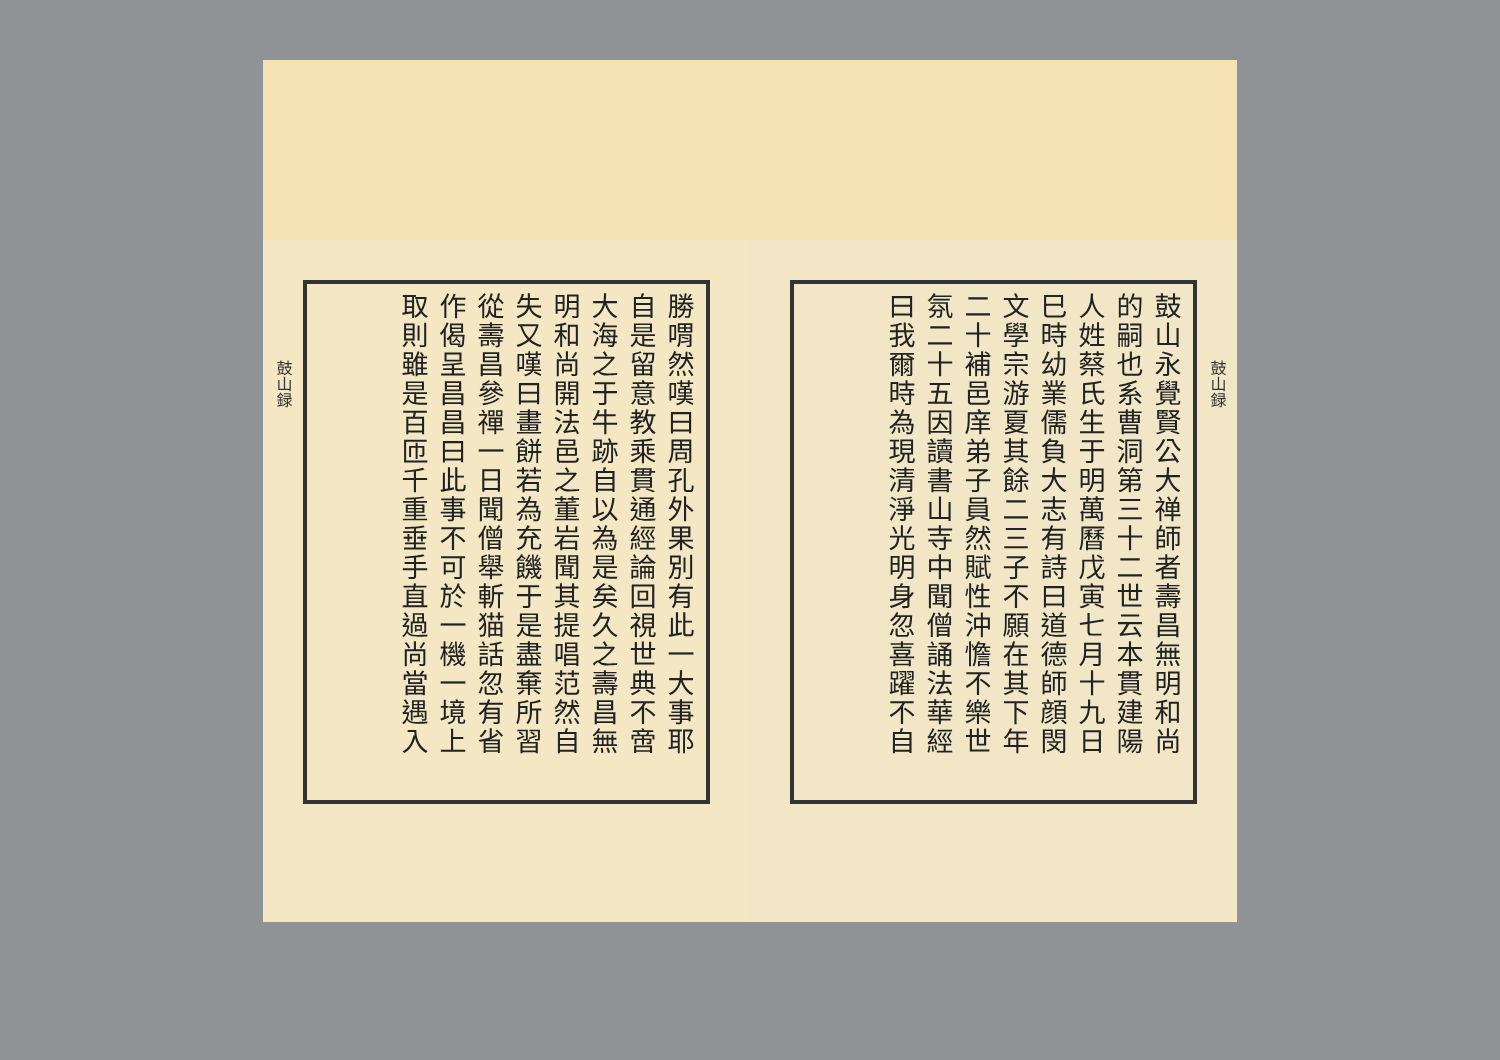勝喟然嘆曰周孔外果別有此一大事耶
自是留意教乘貫通經論回視世典不啻
大海之于牛跡自以為是矣久之壽昌無
明和尚開法邑之董岩聞其提唱范然自
失又嘆曰畫餅若為充饑于是盡棄所習
從壽昌參禪一日聞僧舉斬猫話忽有省
作偈呈昌昌曰此事不可於一機一境上
取則雖是百匝千重垂手直過尚當遇入
鼓山録
鼓山永覺賢公大禅師者壽昌無明和尚
的嗣也系曹洞第三十二世云本貫建陽
人姓蔡氏生于明萬曆戊寅七月十九日
巳時幼業儒負大志有詩曰道德師顔閔
文學宗游夏其餘二三子不願在其下年
二十補邑庠弟子員然賦性沖憺不樂世
氛二十五因讀書山寺中聞僧誦法華經
曰我爾時為現清淨光明身忽喜躍不自
鼓山録